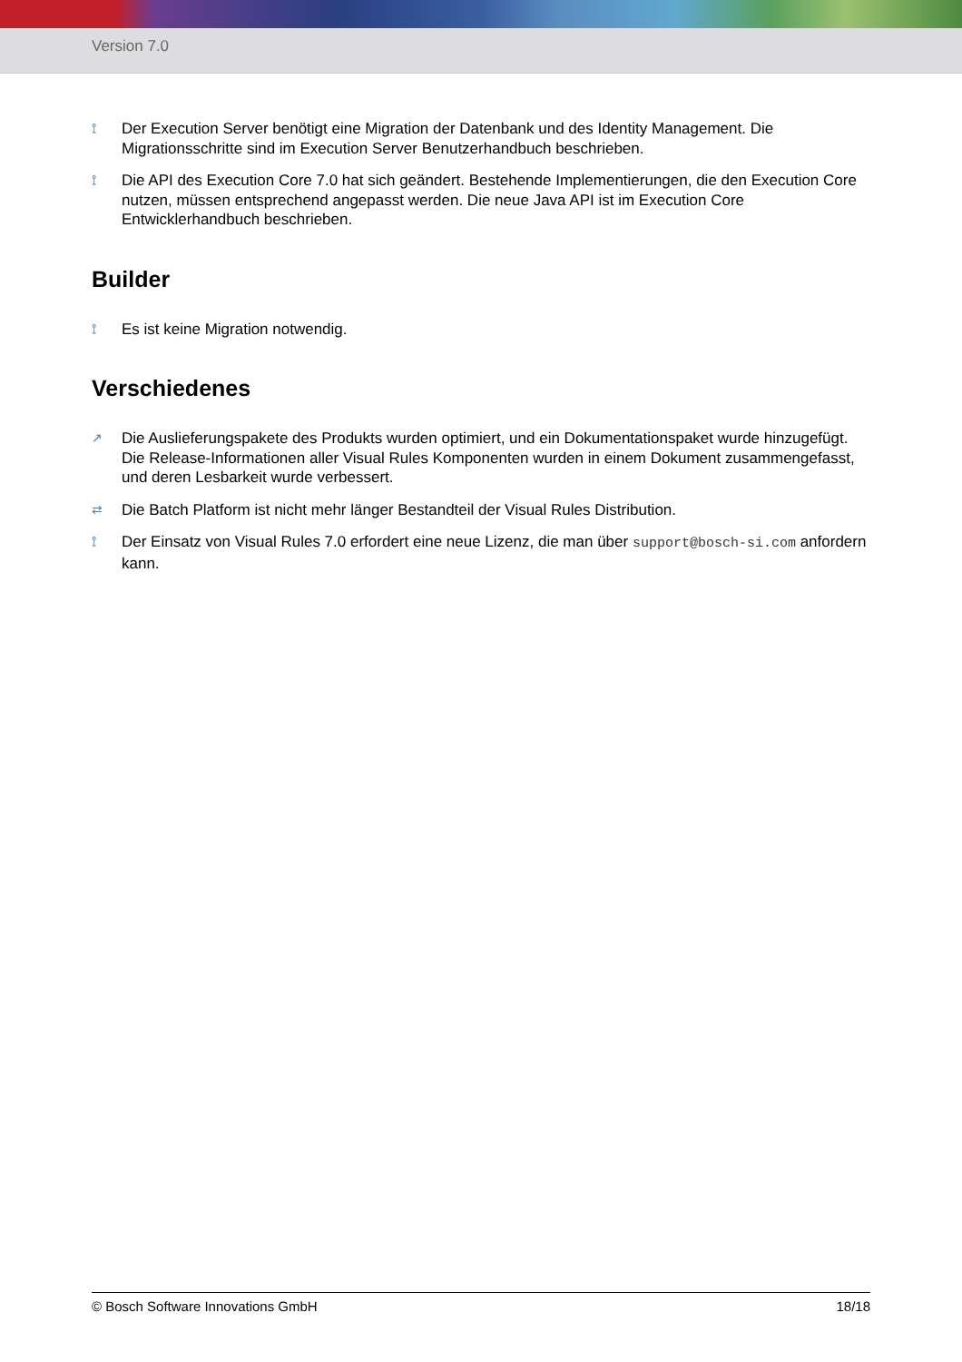Version 7.0
⟟ Der Execution Server benötigt eine Migration der Datenbank und des Identity Management. Die Migrationsschritte sind im Execution Server Benutzerhandbuch beschrieben.
⟟ Die API des Execution Core 7.0 hat sich geändert. Bestehende Implementierungen, die den Execution Core nutzen, müssen entsprechend angepasst werden. Die neue Java API ist im Execution Core Entwicklerhandbuch beschrieben.
Builder
⟟ Es ist keine Migration notwendig.
Verschiedenes
↗ Die Auslieferungspakete des Produkts wurden optimiert, und ein Dokumentationspaket wurde hinzugefügt. Die Release-Informationen aller Visual Rules Komponenten wurden in einem Dokument zusammengefasst, und deren Lesbarkeit wurde verbessert.
⇄ Die Batch Platform ist nicht mehr länger Bestandteil der Visual Rules Distribution.
⟟ Der Einsatz von Visual Rules 7.0 erfordert eine neue Lizenz, die man über support@bosch-si.com anfordern kann.
© Bosch Software Innovations GmbH 18/18